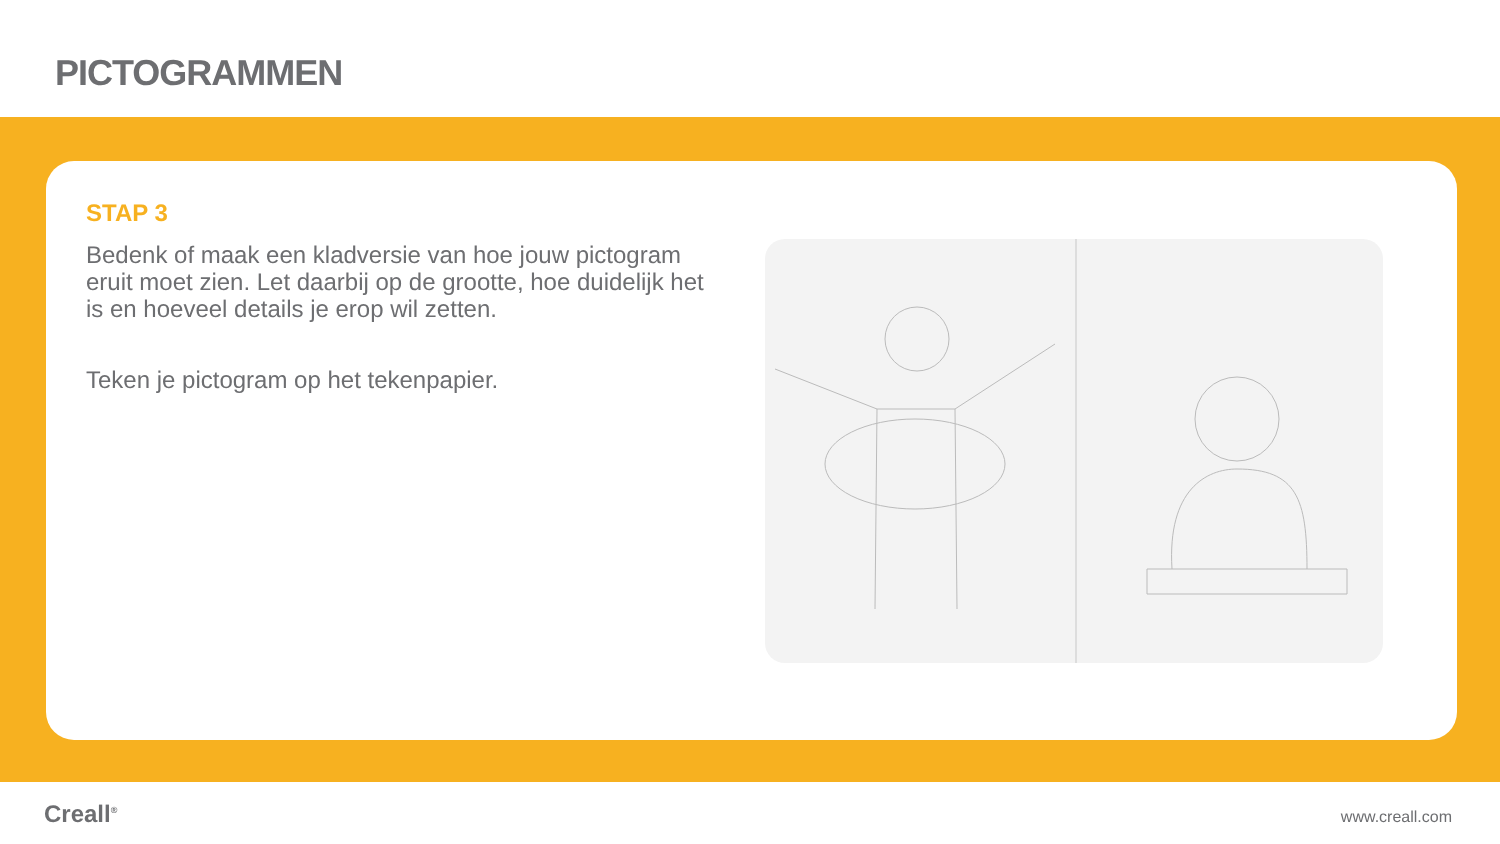PICTOGRAMMEN
STAP 3
Bedenk of maak een kladversie van hoe jouw pictogram eruit moet zien. Let daarbij op de grootte, hoe duidelijk het is en hoeveel details je erop wil zetten.
Teken je pictogram op het tekenpapier.
Creall<sup>®</sup>
www.creall.com